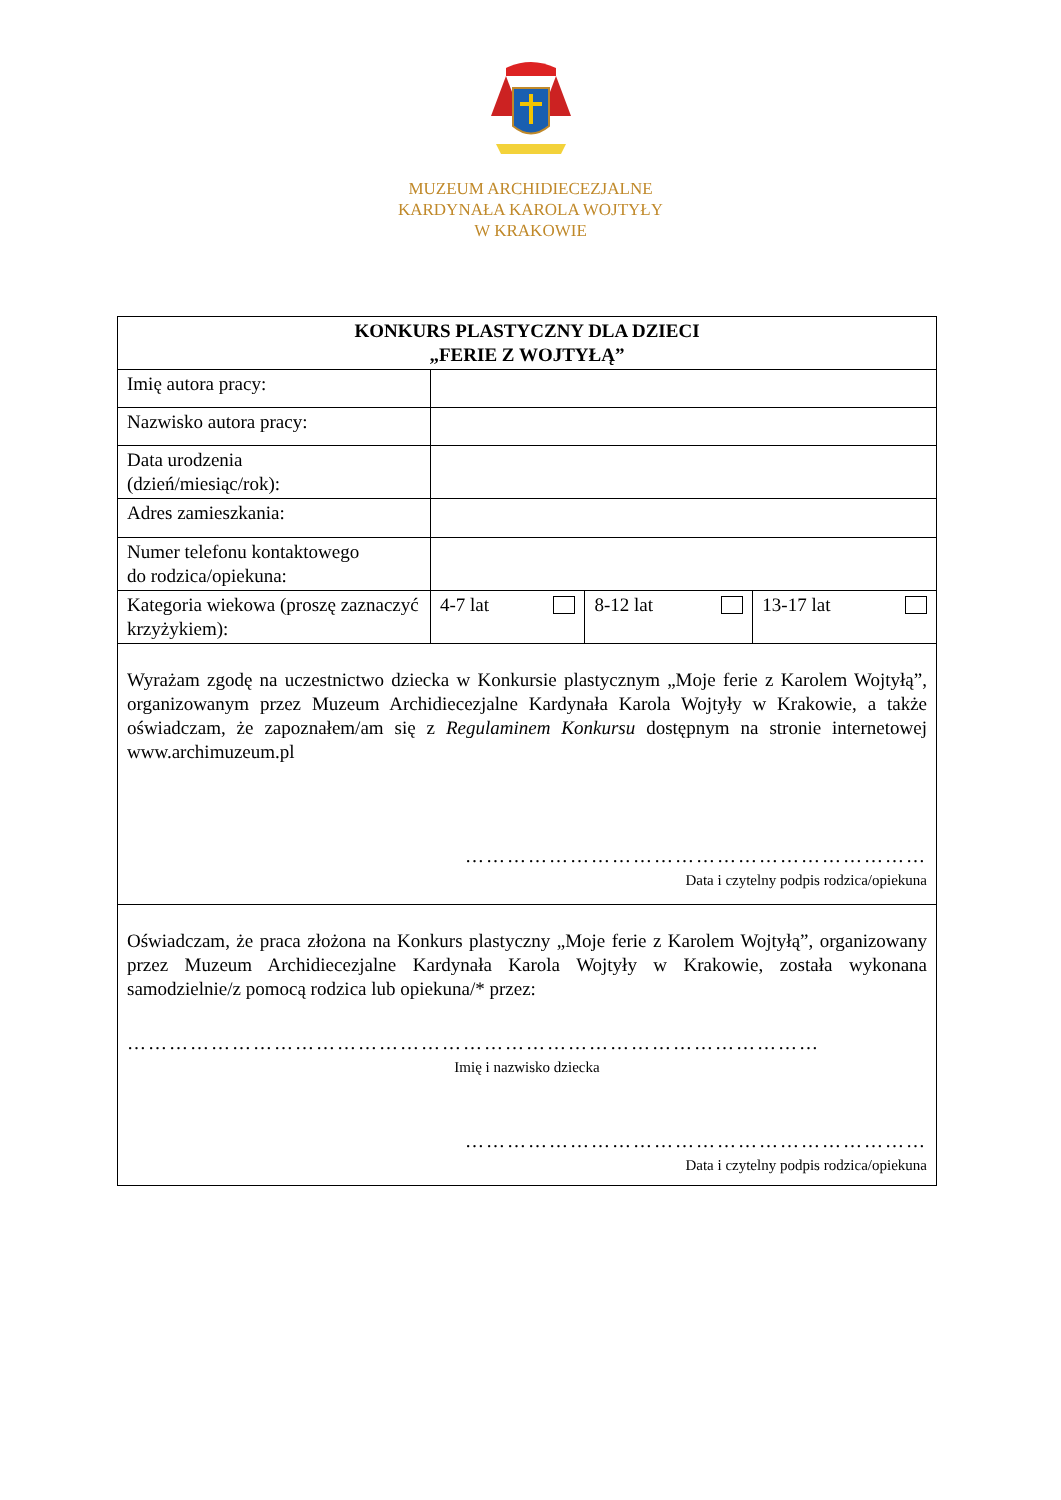MUZEUM ARCHIDIECEZJALNE
KARDYNAŁA KAROLA WOJTYŁY
W KRAKOWIE
| KONKURS PLASTYCZNY DLA DZIECI „FERIE Z WOJTYŁĄ” | | | |
| --- | --- | --- | --- |
| Imię autora pracy: | | | |
| Nazwisko autora pracy: | | | |
| Data urodzenia (dzień/miesiąc/rok): | | | |
| Adres zamieszkania: | | | |
| Numer telefonu kontaktowego do rodzica/opiekuna: | | | |
| Kategoria wiekowa (proszę zaznaczyć krzyżykiem): | 4-7 lat | 8-12 lat | 13-17 lat |
| Wyrażam zgodę na uczestnictwo dziecka w Konkursie plastycznym „Moje ferie z Karolem Wojtyłą”, organizowanym przez Muzeum Archidiecezjalne Kardynała Karola Wojtyły w Krakowie, a także oświadczam, że zapoznałem/am się z Regulaminem Konkursu dostępnym na stronie internetowej www.archimuzeum.pl ………………………………………………………… Data i czytelny podpis rodzica/opiekuna | | | |
| Oświadczam, że praca złożona na Konkurs plastyczny „Moje ferie z Karolem Wojtyłą”, organizowany przez Muzeum Archidiecezjalne Kardynała Karola Wojtyły w Krakowie, została wykonana samodzielnie/z pomocą rodzica lub opiekuna/* przez: ……………………………………………………………………………………… Imię i nazwisko dziecka ………………………………………………………… Data i czytelny podpis rodzica/opiekuna | | | |